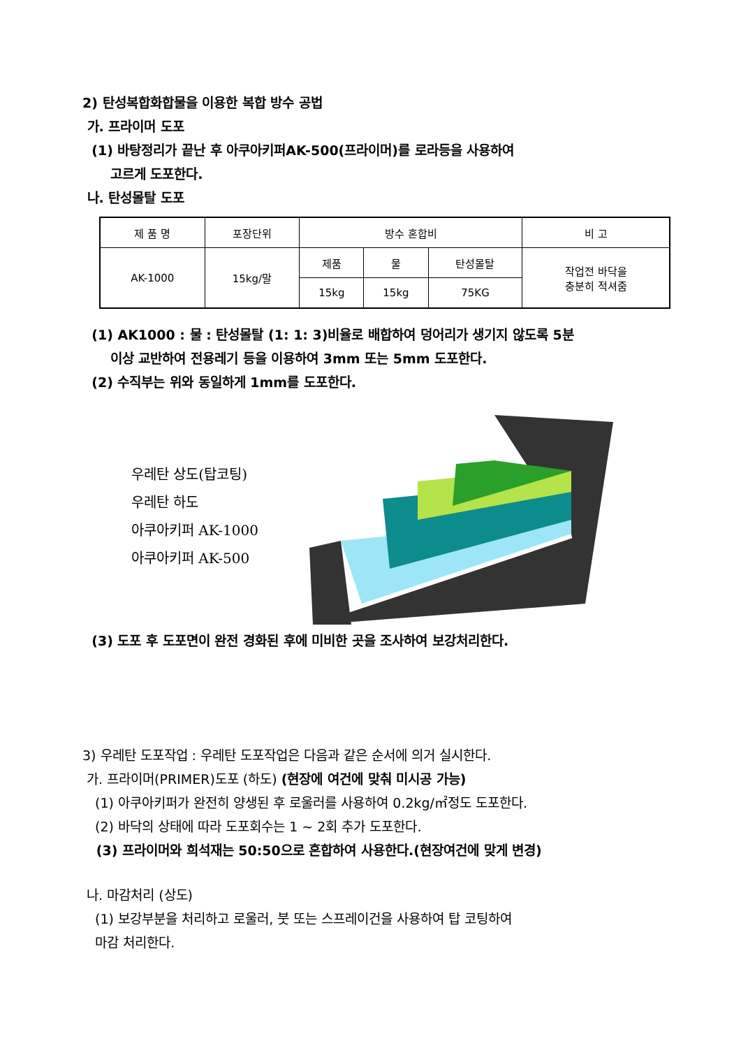2) 탄성복합화합물을 이용한 복합 방수 공법
가. 프라이머 도포
(1) 바탕정리가 끝난 후 아쿠아키퍼AK-500(프라이머)를 로라등을 사용하여
고르게 도포한다.
나. 탄성몰탈 도포
| 제 품 명 | 포장단위 | 방수 혼합비 | | | 비 고 |
| AK-1000 | 15kg/말 | 제품 | 물 | 탄성몰탈 | 작업전 바닥을 충분히 적셔줌 |
| | | 15kg | 15kg | 75KG | |
(1) AK1000 : 물 : 탄성몰탈 (1: 1: 3)비율로 배합하여 덩어리가 생기지 않도록 5분
이상 교반하여 전용레기 등을 이용하여 3mm 또는 5mm 도포한다.
(2) 수직부는 위와 동일하게 1mm를 도포한다.
우레탄 상도(탑코팅)
우레탄 하도
아쿠아키퍼 AK-1000
아쿠아키퍼 AK-500
(3) 도포 후 도포면이 완전 경화된 후에 미비한 곳을 조사하여 보강처리한다.
3) 우레탄 도포작업 : 우레탄 도포작업은 다음과 같은 순서에 의거 실시한다.
가. 프라이머(PRIMER)도포 (하도) (현장에 여건에 맞춰 미시공 가능)
(1) 아쿠아키퍼가 완전히 양생된 후 로울러를 사용하여 0.2kg/㎡정도 도포한다.
(2) 바닥의 상태에 따라 도포회수는 1 ~ 2회 추가 도포한다.
(3) 프라이머와 희석재는 50:50으로 혼합하여 사용한다.(현장여건에 맞게 변경)
나. 마감처리 (상도)
(1) 보강부분을 처리하고 로울러, 붓 또는 스프레이건을 사용하여 탑 코팅하여
마감 처리한다.